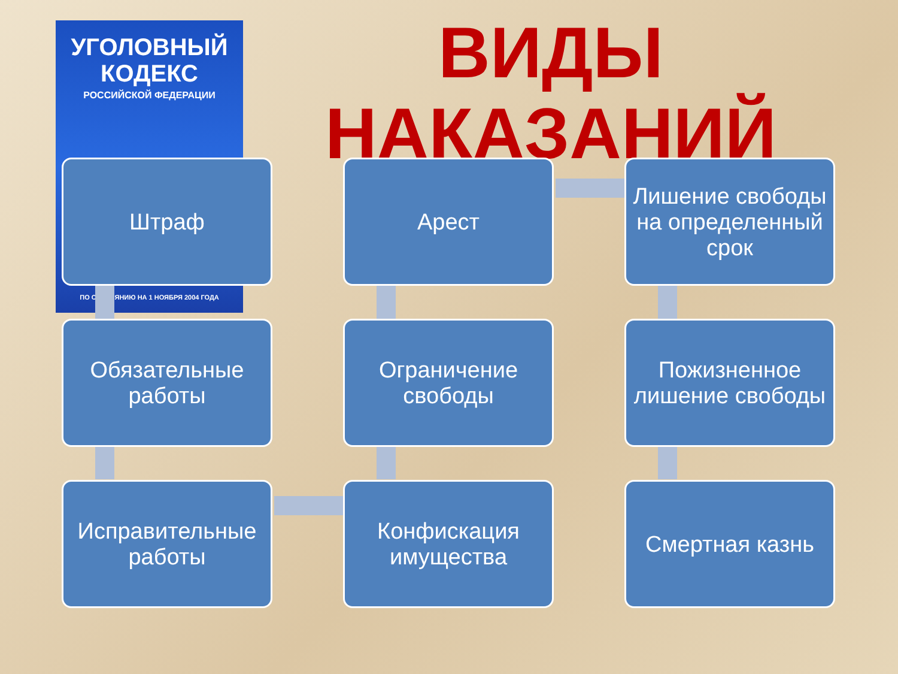УГОЛОВНЫЙ
КОДЕКС
РОССИЙСКОЙ ФЕДЕРАЦИИ
ПО СОСТОЯНИЮ НА 1 НОЯБРЯ 2004 ГОДА
ВИДЫ
НАКАЗАНИЙ
Штраф
Арест
Лишение свободы на определенный срок
Обязательные работы
Ограничение свободы
Пожизненное лишение свободы
Исправительные работы
Конфискация имущества
Смертная казнь